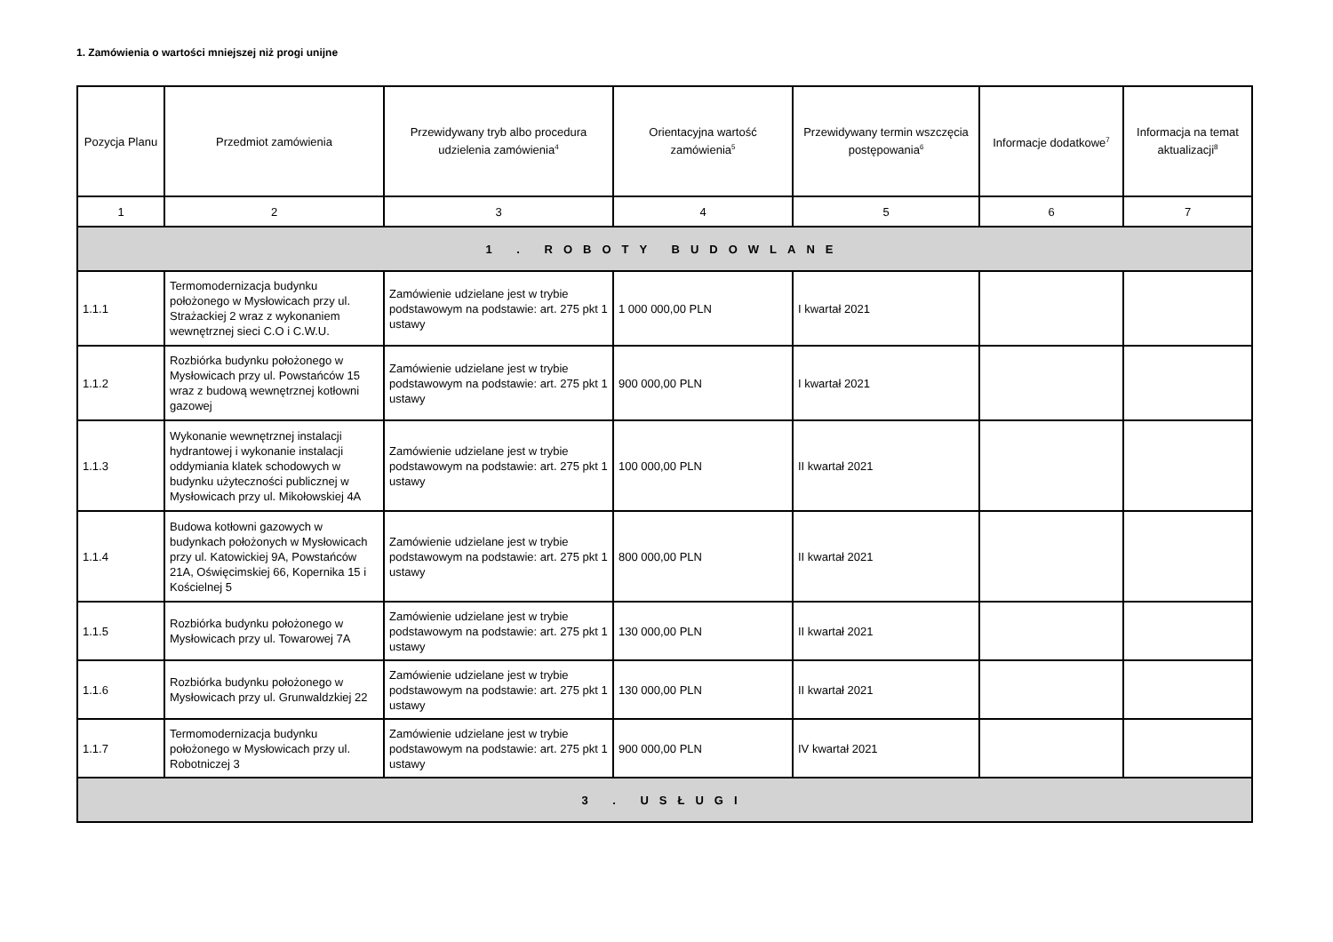1. Zamówienia o wartości mniejszej niż progi unijne
| Pozycja Planu | Przedmiot zamówienia | Przewidywany tryb albo procedura udzielenia zamówienia<sup>4</sup> | Orientacyjna wartość zamówienia<sup>5</sup> | Przewidywany termin wszczęcia postępowania<sup>6</sup> | Informacje dodatkowe<sup>7</sup> | Informacja na temat aktualizacji<sup>8</sup> |
| --- | --- | --- | --- | --- | --- | --- |
| 1 | 2 | 3 | 4 | 5 | 6 | 7 |
| 1 . ROBOTY BUDOWLANE | | | | | | |
| 1.1.1 | Termomodernizacja budynku położonego w Mysłowicach przy ul. Strażackiej 2 wraz z wykonaniem wewnętrznej sieci C.O i C.W.U. | Zamówienie udzielane jest w trybie podstawowym na podstawie: art. 275 pkt 1 ustawy | 1 000 000,00 PLN | I kwartał 2021 | | |
| 1.1.2 | Rozbiórka budynku położonego w Mysłowicach przy ul. Powstańców 15 wraz z budową wewnętrznej kotłowni gazowej | Zamówienie udzielane jest w trybie podstawowym na podstawie: art. 275 pkt 1 ustawy | 900 000,00 PLN | I kwartał 2021 | | |
| 1.1.3 | Wykonanie wewnętrznej instalacji hydrantowej i wykonanie instalacji oddymiania klatek schodowych w budynku użyteczności publicznej w Mysłowicach przy ul. Mikołowskiej 4A | Zamówienie udzielane jest w trybie podstawowym na podstawie: art. 275 pkt 1 ustawy | 100 000,00 PLN | II kwartał 2021 | | |
| 1.1.4 | Budowa kotłowni gazowych w budynkach położonych w Mysłowicach przy ul. Katowickiej 9A, Powstańców 21A, Oświęcimskiej 66, Kopernika 15 i Kościelnej 5 | Zamówienie udzielane jest w trybie podstawowym na podstawie: art. 275 pkt 1 ustawy | 800 000,00 PLN | II kwartał 2021 | | |
| 1.1.5 | Rozbiórka budynku położonego w Mysłowicach przy ul. Towarowej 7A | Zamówienie udzielane jest w trybie podstawowym na podstawie: art. 275 pkt 1 ustawy | 130 000,00 PLN | II kwartał 2021 | | |
| 1.1.6 | Rozbiórka budynku położonego w Mysłowicach przy ul. Grunwaldzkiej 22 | Zamówienie udzielane jest w trybie podstawowym na podstawie: art. 275 pkt 1 ustawy | 130 000,00 PLN | II kwartał 2021 | | |
| 1.1.7 | Termomodernizacja budynku położonego w Mysłowicach przy ul. Robotniczej 3 | Zamówienie udzielane jest w trybie podstawowym na podstawie: art. 275 pkt 1 ustawy | 900 000,00 PLN | IV kwartał 2021 | | |
| 3 . USŁUGI | | | | | | |